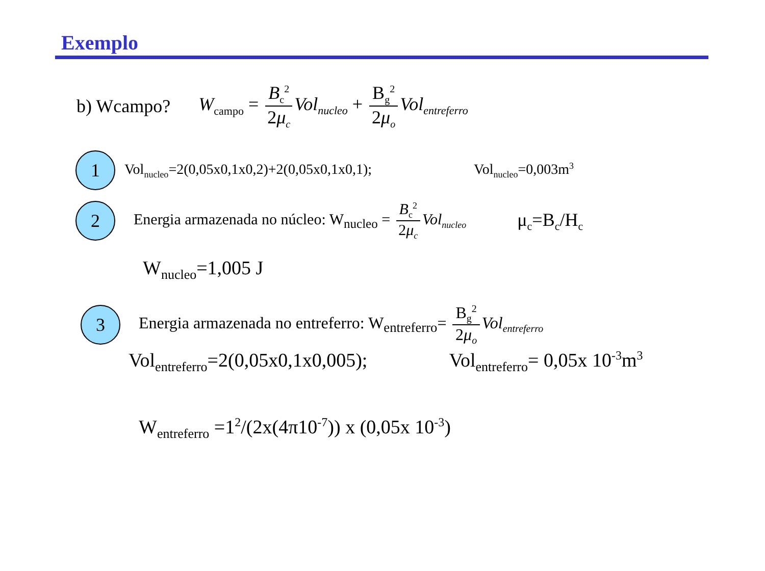Exemplo
b) Wcampo? W<sub>campo</sub> = B<sub>c</sub><sup>2</sup> 2μ<sub>c</sub> Vol<sub>nucleo</sub> + B<sub>g</sub><sup>2</sup> 2μ<sub>o</sub> Vol<sub>entreferro</sub>
1
Vol<sub>nucleo</sub>=2(0,05x0,1x0,2)+2(0,05x0,1x0,1); Vol<sub>nucleo</sub>=0,003m<sup>3</sup>
2
Energia armazenada no núcleo: W<sub>nucleo</sub> = B<sub>c</sub><sup>2</sup> 2μ<sub>c</sub> Vol<sub>nucleo</sub> μ<sub>c</sub>=B<sub>c</sub>/H<sub>c</sub>
W<sub>nucleo</sub>=1,005 J
3
Energia armazenada no entreferro: W<sub>entreferro</sub>= B<sub>g</sub><sup>2</sup> 2μ<sub>o</sub> Vol<sub>entreferro</sub>
Vol<sub>entreferro</sub>=2(0,05x0,1x0,005); Vol<sub>entreferro</sub>= 0,05x 10<sup>-3</sup>m<sup>3</sup>
W<sub>entreferro</sub> =1<sup>2</sup>/(2x(4π10<sup>-7</sup>)) x (0,05x 10<sup>-3</sup>)